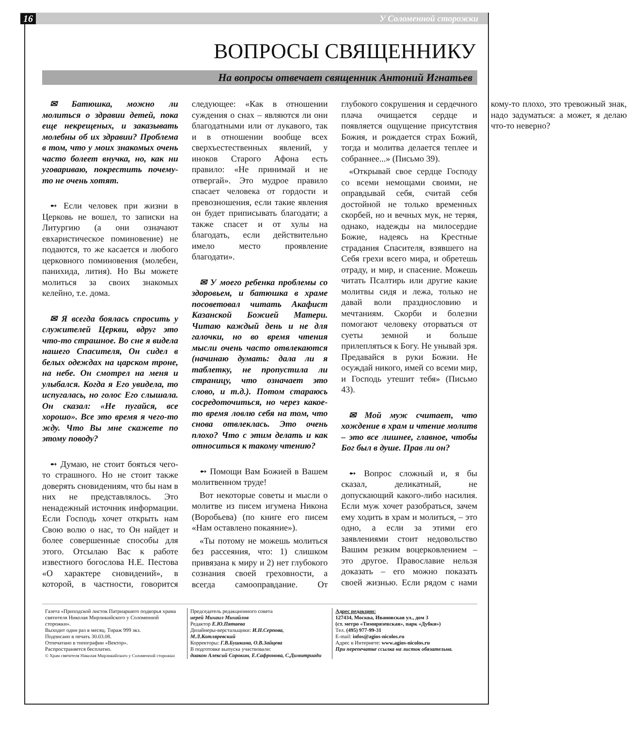16 У Соломенной сторожки
ВОПРОСЫ СВЯЩЕННИКУ
На вопросы отвечает священник Антоний Игнатьев
✉ Батюшка, можно ли молиться о здравии детей, пока еще некрещеных, и заказывать молебны об их здравии? Проблема в том, что у моих знакомых очень часто болеет внучка, но, как ни уговариваю, покрестить почему-то не очень хотят.
➻ Если человек при жизни в Церковь не вошел, то записки на Литургию (а они означают евхаристическое поминовение) не подаются, то же касается и любого церковного поминовения (молебен, панихида, лития). Но Вы можете молиться за своих знакомых келейно, т.е. дома.
✉ Я всегда боялась спросить у служителей Церкви, вдруг это что-то страшное. Во сне я видела нашего Спасителя, Он сидел в белых одеждах на царском троне, на небе. Он смотрел на меня и улыбался. Когда я Его увидела, то испугалась, но голос Его слышала. Он сказал: «Не пугайся, все хорошо». Все это время я чего-то жду. Что Вы мне скажете по этому поводу?
➻ Думаю, не стоит бояться чего-то страшного. Но не стоит также доверять сновидениям, что бы нам в них не представлялось. Это ненадежный источник информации. Если Господь хочет открыть нам Свою волю о нас, то Он найдет и более совершенные способы для этого. Отсылаю Вас к работе известного богослова Н.Е. Пестова «О характере сновидений», в которой, в частности, говорится следующее: «Как в отношении суждения о снах – являются ли они благодатными или от лукавого, так и в отношении вообще всех сверхъестественных явлений, у иноков Старого Афона есть правило: «Не принимай и не отвергай». Это мудрое правило спасает человека от гордости и превозношения, если такие явления он будет приписывать благодати; а также спасет и от хулы на благодать, если действительно имело место проявление благодати».
✉ У моего ребенка проблемы со здоровьем, и батюшка в храме посоветовал читать Акафист Казанской Божией Матери. Читаю каждый день и не для галочки, но во время чтения мысли очень часто отвлекаются (начинаю думать: дала ли я таблетку, не пропустила ли страницу, что означает это слово, и т.д.). Потом стараюсь сосредоточиться, но через какое-то время ловлю себя на том, что снова отвлеклась. Это очень плохо? Что с этим делать и как относиться к такому чтению?
➻ Помощи Вам Божией в Вашем молитвенном труде!
Вот некоторые советы и мысли о молитве из писем игумена Никона (Воробьева) (по книге его писем «Нам оставлено покаяние»).
«Ты потому не можешь молиться без рассеяния, что: 1) слишком привязана к миру и 2) нет глубокого сознания своей греховности, а всегда самооправдание. От глубокого сокрушения и сердечного плача очищается сердце и появляется ощущение присутствия Божия, и рождается страх Божий, тогда и молитва делается теплее и собраннее...» (Письмо 39).
«Открывай свое сердце Господу со всеми немощами своими, не оправдывай себя, считай себя достойной не только временных скорбей, но и вечных мук, не теряя, однако, надежды на милосердие Божие, надеясь на Крестные страдания Спасителя, взявшего на Себя грехи всего мира, и обретешь отраду, и мир, и спасение. Можешь читать Псалтирь или другие какие молитвы сидя и лежа, только не давай воли празднословию и мечтаниям. Скорби и болезни помогают человеку оторваться от суеты земной и больше прилепляться к Богу. Не унывай зря. Предавайся в руки Божии. Не осуждай никого, имей со всеми мир, и Господь утешит тебя» (Письмо 43).
✉ Мой муж считает, что хождение в храм и чтение молитв – это все лишнее, главное, чтобы Бог был в душе. Прав ли он?
➻ Вопрос сложный и, я бы сказал, деликатный, не допускающий какого-либо насилия. Если муж хочет разобраться, зачем ему ходить в храм и молиться, – это одно, а если за этими его заявлениями стоит недовольство Вашим резким воцерковлением – это другое. Православие нельзя доказать – его можно показать своей жизнью. Если рядом с нами кому-то плохо, это тревожный знак, надо задуматься: а может, я делаю что-то неверно?
Газета «Приходской листок Патриаршего подворья храма святителя Николая Мирликийского у Соломенной сторожки».
Выходит один раз в месяц. Тираж 999 экз.
Подписано в печать 30.03.08.
Отпечатано в типографии «Вектор».
Распространяется бесплатно.
© Храм святителя Николая Мирликийского у Соломенной сторожки
Председатель редакционного совета
иерей Михаил Михайлов
Редактор Е.Ю.Пятаева
Дизайнеры-верстальщики: И.Н.Серпова, М.Л.Котляревский
Корректоры: Г.В.Бушкина, О.В.Зайцева
В подготовке выпуска участвовали:
диакон Алексий Сорокин, Е.Сафронова, С.Димитриади
Адрес редакции:
127434, Москва, Ивановская ул., дом 3
(ст. метро «Тимирязевская», парк «Дубки»)
Тел. (495) 977-99-31
E-mail: infos@agios-nicolos.ru
Адрес в Интернете: www.agios-nicolos.ru
При перепечатке ссылка на листок обязательна.